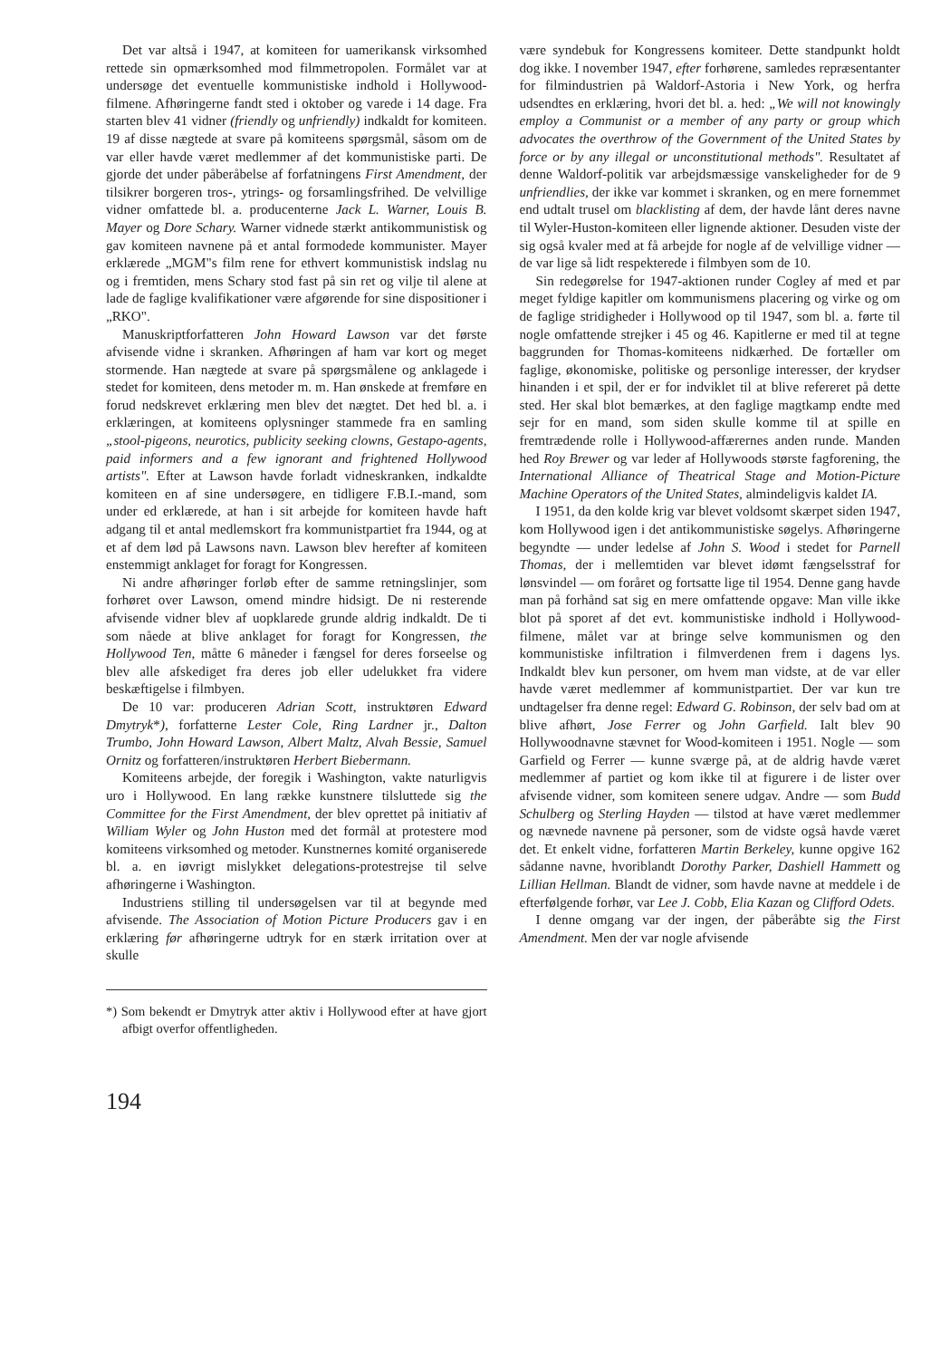Det var altså i 1947, at komiteen for uamerikansk virksomhed rettede sin opmærksomhed mod filmmetropolen. Formålet var at undersøge det eventuelle kommunistiske indhold i Hollywood-filmene. Afhøringerne fandt sted i oktober og varede i 14 dage. Fra starten blev 41 vidner (friendly og unfriendly) indkaldt for komiteen. 19 af disse nægtede at svare på komiteens spørgsmål, såsom om de var eller havde været medlemmer af det kommunistiske parti. De gjorde det under påberåbelse af forfatningens First Amendment, der tilsikrer borgeren tros-, ytrings- og forsamlingsfrihed. De velvillige vidner omfattede bl. a. producenterne Jack L. Warner, Louis B. Mayer og Dore Schary. Warner vidnede stærkt antikommunistisk og gav komiteen navnene på et antal formodede kommunister. Mayer erklærede „MGM"s film rene for ethvert kommunistisk indslag nu og i fremtiden, mens Schary stod fast på sin ret og vilje til alene at lade de faglige kvalifikationer være afgørende for sine dispositioner i „RKO".
Manuskriptforfatteren John Howard Lawson var det første afvisende vidne i skranken. Afhøringen af ham var kort og meget stormende. Han nægtede at svare på spørgsmålene og anklagede i stedet for komiteen, dens metoder m. m. Han ønskede at fremføre en forud nedskrevet erklæring men blev det nægtet. Det hed bl. a. i erklæringen, at komiteens oplysninger stammede fra en samling „stool-pigeons, neurotics, publicity seeking clowns, Gestapo-agents, paid informers and a few ignorant and frightened Hollywood artists". Efter at Lawson havde forladt vidneskranken, indkaldte komiteen en af sine undersøgere, en tidligere F.B.I.-mand, som under ed erklærede, at han i sit arbejde for komiteen havde haft adgang til et antal medlemskort fra kommunistpartiet fra 1944, og at et af dem lød på Lawsons navn. Lawson blev herefter af komiteen enstemmigt anklaget for foragt for Kongressen.
Ni andre afhøringer forløb efter de samme retningslinjer, som forhøret over Lawson, omend mindre hidsigt. De ni resterende afvisende vidner blev af uopklarede grunde aldrig indkaldt. De ti som nåede at blive anklaget for foragt for Kongressen, the Hollywood Ten, måtte 6 måneder i fængsel for deres forseelse og blev alle afskediget fra deres job eller udelukket fra videre beskæftigelse i filmbyen.
De 10 var: produceren Adrian Scott, instruktøren Edward Dmytryk*), forfatterne Lester Cole, Ring Lardner jr., Dalton Trumbo, John Howard Lawson, Albert Maltz, Alvah Bessie, Samuel Ornitz og forfatteren/instruktøren Herbert Biebermann.
Komiteens arbejde, der foregik i Washington, vakte naturligvis uro i Hollywood. En lang række kunstnere tilsluttede sig the Committee for the First Amendment, der blev oprettet på initiativ af William Wyler og John Huston med det formål at protestere mod komiteens virksomhed og metoder. Kunstnernes komité organiserede bl. a. en iøvrigt mislykket delegations-protestrejse til selve afhøringerne i Washington.
Industriens stilling til undersøgelsen var til at begynde med afvisende. The Association of Motion Picture Producers gav i en erklæring før afhøringerne udtryk for en stærk irritation over at skulle
*) Som bekendt er Dmytryk atter aktiv i Hollywood efter at have gjort afbigt overfor offentligheden.
194
være syndebuk for Kongressens komiteer. Dette standpunkt holdt dog ikke. I november 1947, efter forhørene, samledes repræsentanter for filmindustrien på Waldorf-Astoria i New York, og herfra udsendtes en erklæring, hvori det bl. a. hed: „We will not knowingly employ a Communist or a member of any party or group which advocates the overthrow of the Government of the United States by force or by any illegal or unconstitutional methods". Resultatet af denne Waldorf-politik var arbejdsmæssige vanskeligheder for de 9 unfriendlies, der ikke var kommet i skranken, og en mere fornemmet end udtalt trusel om blacklisting af dem, der havde lånt deres navne til Wyler-Huston-komiteen eller lignende aktioner. Desuden viste der sig også kvaler med at få arbejde for nogle af de velvillige vidner — de var lige så lidt respekterede i filmbyen som de 10.
Sin redegørelse for 1947-aktionen runder Cogley af med et par meget fyldige kapitler om kommunismens placering og virke og om de faglige stridigheder i Hollywood op til 1947, som bl. a. førte til nogle omfattende strejker i 45 og 46. Kapitlerne er med til at tegne baggrunden for Thomas-komiteens nidkærhed. De fortæller om faglige, økonomiske, politiske og personlige interesser, der krydser hinanden i et spil, der er for indviklet til at blive refereret på dette sted. Her skal blot bemærkes, at den faglige magtkamp endte med sejr for en mand, som siden skulle komme til at spille en fremtrædende rolle i Hollywood-affærernes anden runde. Manden hed Roy Brewer og var leder af Hollywoods største fagforening, the International Alliance of Theatrical Stage and Motion-Picture Machine Operators of the United States, almindeligvis kaldet IA.
I 1951, da den kolde krig var blevet voldsomt skærpet siden 1947, kom Hollywood igen i det antikommunistiske søgelys. Afhøringerne begyndte — under ledelse af John S. Wood i stedet for Parnell Thomas, der i mellemtiden var blevet idømt fængselsstraf for lønsvindel — om foråret og fortsatte lige til 1954. Denne gang havde man på forhånd sat sig en mere omfattende opgave: Man ville ikke blot på sporet af det evt. kommunistiske indhold i Hollywood-filmene, målet var at bringe selve kommunismen og den kommunistiske infiltration i filmverdenen frem i dagens lys. Indkaldt blev kun personer, om hvem man vidste, at de var eller havde været medlemmer af kommunistpartiet. Der var kun tre undtagelser fra denne regel: Edward G. Robinson, der selv bad om at blive afhørt, Jose Ferrer og John Garfield. Ialt blev 90 Hollywoodnavne stævnet for Wood-komiteen i 1951. Nogle — som Garfield og Ferrer — kunne sværge på, at de aldrig havde været medlemmer af partiet og kom ikke til at figurere i de lister over afvisende vidner, som komiteen senere udgav. Andre — som Budd Schulberg og Sterling Hayden — tilstod at have været medlemmer og nævnede navnene på personer, som de vidste også havde været det. Et enkelt vidne, forfatteren Martin Berkeley, kunne opgive 162 sådanne navne, hvoriblandt Dorothy Parker, Dashiell Hammett og Lillian Hellman. Blandt de vidner, som havde navne at meddele i de efterfølgende forhør, var Lee J. Cobb, Elia Kazan og Clifford Odets.
I denne omgang var der ingen, der påberåbte sig the First Amendment. Men der var nogle afvisende